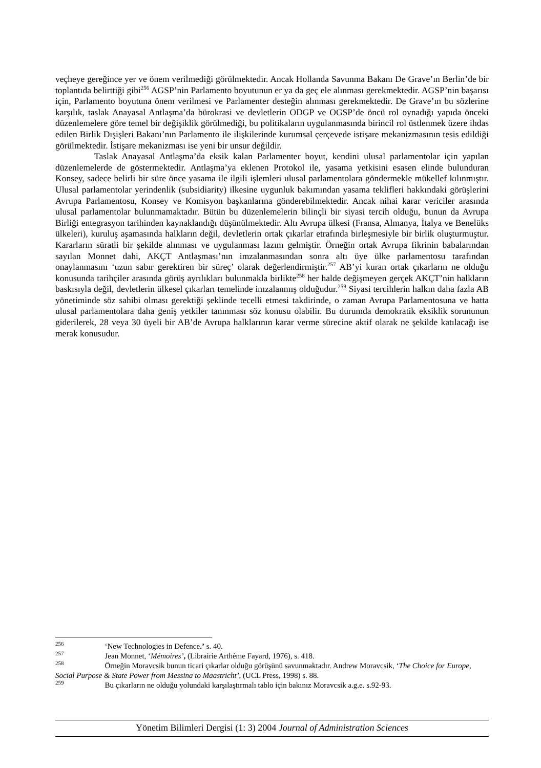veçheye gereğince yer ve önem verilmediği görülmektedir. Ancak Hollanda Savunma Bakanı De Grave’ın Berlin’de bir toplantıda belirttiği gibi<sup>256</sup> AGSP’nin Parlamento boyutunun er ya da geç ele alınması gerekmektedir. AGSP’nin başarısı için, Parlamento boyutuna önem verilmesi ve Parlamenter desteğin alınması gerekmektedir. De Grave’ın bu sözlerine karşılık, taslak Anayasal Antlaşma’da bürokrasi ve devletlerin ODGP ve OGSP’de öncü rol oynadığı yapıda önceki düzenlemelere göre temel bir değişiklik görülmediği, bu politikaların uygulanmasında birincil rol üstlenmek üzere ihdas edilen Birlik Dışişleri Bakanı’nın Parlamento ile ilişkilerinde kurumsal çerçevede istişare mekanizmasının tesis edildiği görülmektedir. İstişare mekanizması ise yeni bir unsur değildir.
Taslak Anayasal Antlaşma’da eksik kalan Parlamenter boyut, kendini ulusal parlamentolar için yapılan düzenlemelerde de göstermektedir. Antlaşma’ya eklenen Protokol ile, yasama yetkisini esasen elinde bulunduran Konsey, sadece belirli bir süre önce yasama ile ilgili işlemleri ulusal parlamentolara göndermekle mükellef kılınmıştır. Ulusal parlamentolar yerindenlik (subsidiarity) ilkesine uygunluk bakımından yasama teklifleri hakkındaki görüşlerini Avrupa Parlamentosu, Konsey ve Komisyon başkanlarına gönderebilmektedir. Ancak nihai karar vericiler arasında ulusal parlamentolar bulunmamaktadır. Bütün bu düzenlemelerin bilinçli bir siyasi tercih olduğu, bunun da Avrupa Birliği entegrasyon tarihinden kaynaklandığı düşünülmektedir. Altı Avrupa ülkesi (Fransa, Almanya, İtalya ve Benelüks ülkeleri), kuruluş aşamasında halkların değil, devletlerin ortak çıkarlar etrafında birleşmesiyle bir birlik oluşturmuştur. Kararların süratli bir şekilde alınması ve uygulanması lazım gelmiştir. Örneğin ortak Avrupa fikrinin babalarından sayılan Monnet dahi, AKÇT Antlaşması’nın imzalanmasından sonra altı üye ülke parlamentosu tarafından onaylanmasını ‘uzun sabır gerektiren bir süreç’ olarak değerlendirmiştir.<sup>257</sup> AB’yi kuran ortak çıkarların ne olduğu konusunda tarihçiler arasında görüş ayrılıkları bulunmakla birlikte<sup>258</sup> her halde değişmeyen gerçek AKÇT’nin halkların baskısıyla değil, devletlerin ülkesel çıkarları temelinde imzalanmış olduğudur.<sup>259</sup> Siyasi tercihlerin halkın daha fazla AB yönetiminde söz sahibi olması gerektiği şeklinde tecelli etmesi takdirinde, o zaman Avrupa Parlamentosuna ve hatta ulusal parlamentolara daha geniş yetkiler tanınması söz konusu olabilir. Bu durumda demokratik eksiklik sorununun giderilerek, 28 veya 30 üyeli bir AB’de Avrupa halklarının karar verme sürecine aktif olarak ne şekilde katılacağı ise merak konusudur.
<sup>256</sup> ‘New Technologies in Defence.’ s. 40.
<sup>257</sup> Jean Monnet, ‘Mémoires’, (Librairie Arthème Fayard, 1976), s. 418.
<sup>258</sup> Örneğin Moravcsik bunun ticari çıkarlar olduğu görüşünü savunmaktadır. Andrew Moravcsik, ‘The Choice for Europe, Social Purpose & State Power from Messina to Maastricht’, (UCL Press, 1998) s. 88.
<sup>259</sup> Bu çıkarların ne olduğu yolundaki karşılaştırmalı tablo için bakınız Moravcsik a.g.e. s.92-93.
Yönetim Bilimleri Dergisi (1: 3) 2004 Journal of Administration Sciences